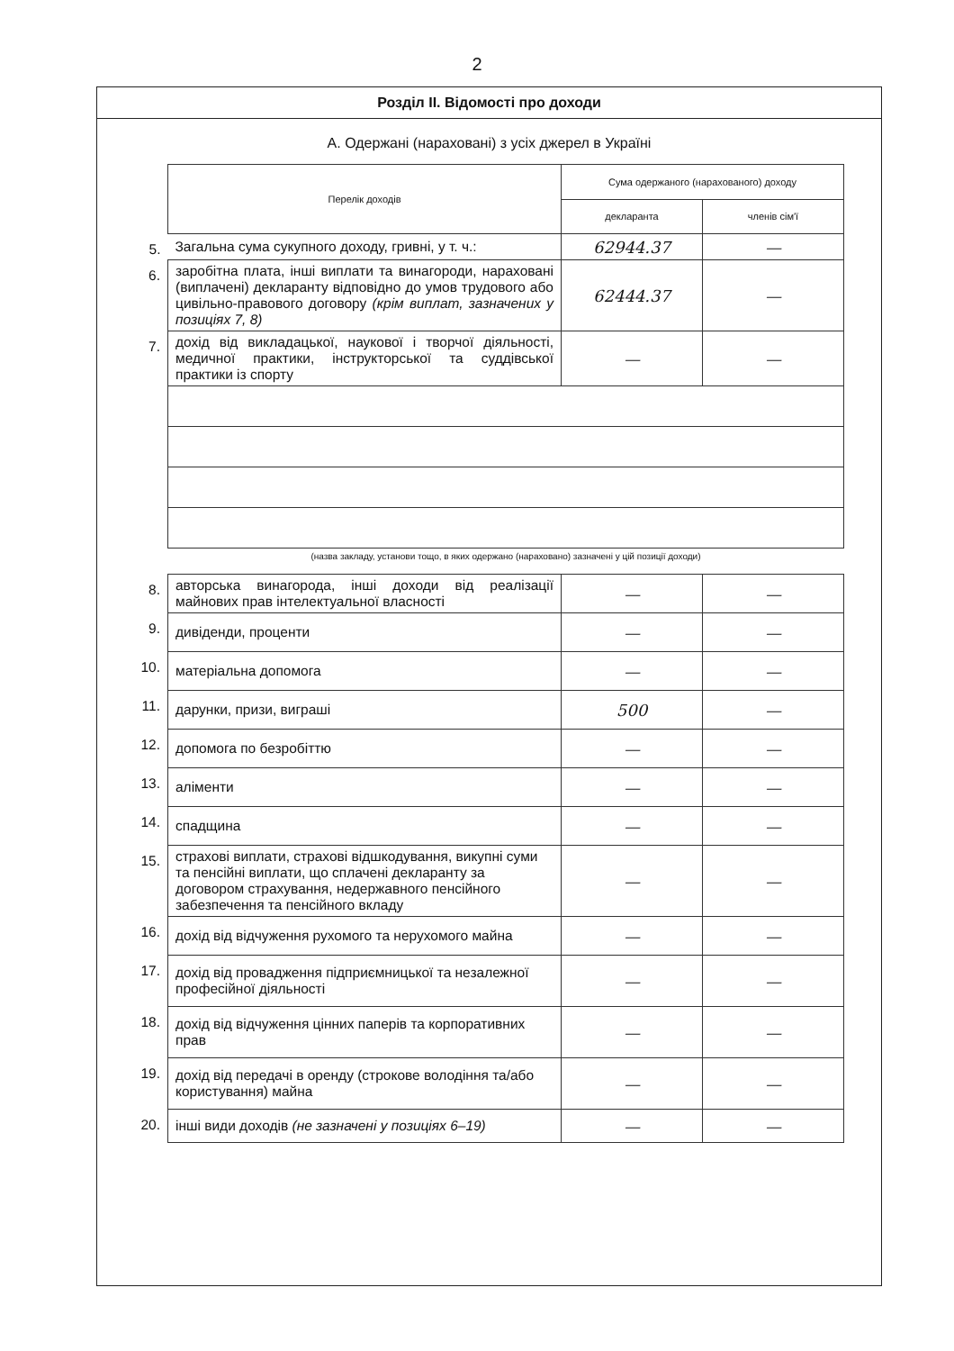2
Розділ II. Відомості про доходи
А. Одержані (нараховані) з усіх джерел в Україні
| | Перелік доходів | Сума одержаного (нарахованого) доходу | |
| | | декларанта | членів сім'ї |
| 5. | Загальна сума сукупного доходу, гривні, у т. ч.: | 62944.37 | — |
| 6. | заробітна плата, інші виплати та винагороди, нараховані (виплачені) декларанту відповідно до умов трудового або цивільно-правового договору (крім виплат, зазначених у позиціях 7, 8) | 62444.37 | — |
| 7. | дохід від викладацької, наукової і творчої діяльності, медичної практики, інструкторської та суддівської практики із спорту | — | — |
| | (назва закладу, установи тощо, в яких одержано (нараховано) зазначені у цій позиції доходи) | | |
| 8. | авторська винагорода, інші доходи від реалізації майнових прав інтелектуальної власності | — | — |
| 9. | дивіденди, проценти | — | — |
| 10. | матеріальна допомога | — | — |
| 11. | дарунки, призи, виграші | 500 | — |
| 12. | допомога по безробіттю | — | — |
| 13. | аліменти | — | — |
| 14. | спадщина | — | — |
| 15. | страхові виплати, страхові відшкодування, викупні суми та пенсійні виплати, що сплачені декларанту за договором страхування, недержавного пенсійного забезпечення та пенсійного вкладу | — | — |
| 16. | дохід від відчуження рухомого та нерухомого майна | — | — |
| 17. | дохід від провадження підприємницької та незалежної професійної діяльності | — | — |
| 18. | дохід від відчуження цінних паперів та корпоративних прав | — | — |
| 19. | дохід від передачі в оренду (строкове володіння та/або користування) майна | — | — |
| 20. | інші види доходів (не зазначені у позиціях 6–19) | — | — |